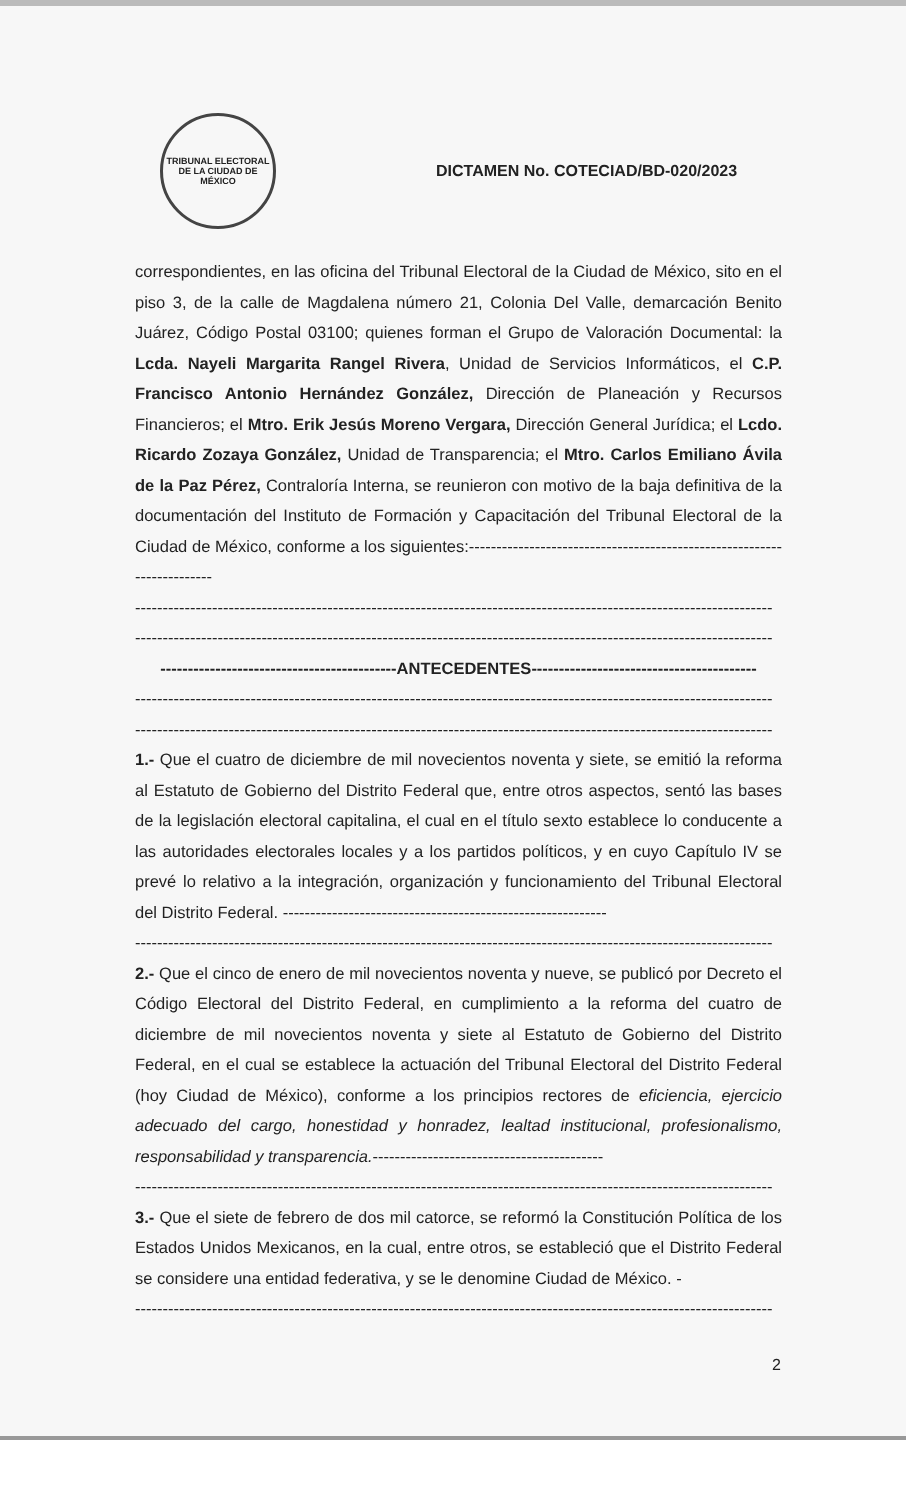TRIBUNAL ELECTORAL DE LA CIUDAD DE MÉXICO
DICTAMEN No. COTECIAD/BD-020/2023
correspondientes, en las oficina del Tribunal Electoral de la Ciudad de México, sito en el piso 3, de la calle de Magdalena número 21, Colonia Del Valle, demarcación Benito Juárez, Código Postal 03100; quienes forman el Grupo de Valoración Documental: la Lcda. Nayeli Margarita Rangel Rivera, Unidad de Servicios Informáticos, el C.P. Francisco Antonio Hernández González, Dirección de Planeación y Recursos Financieros; el Mtro. Erik Jesús Moreno Vergara, Dirección General Jurídica; el Lcdo. Ricardo Zozaya González, Unidad de Transparencia; el Mtro. Carlos Emiliano Ávila de la Paz Pérez, Contraloría Interna, se reunieron con motivo de la baja definitiva de la documentación del Instituto de Formación y Capacitación del Tribunal Electoral de la Ciudad de México, conforme a los siguientes:-----------------------------------------------------------------------
--------------------------------------------------------------------------------------------------------------------
--------------------------------------------------------------------------------------------------------------------
-------------------------------------------ANTECEDENTES-----------------------------------------
--------------------------------------------------------------------------------------------------------------------
--------------------------------------------------------------------------------------------------------------------
1.- Que el cuatro de diciembre de mil novecientos noventa y siete, se emitió la reforma al Estatuto de Gobierno del Distrito Federal que, entre otros aspectos, sentó las bases de la legislación electoral capitalina, el cual en el título sexto establece lo conducente a las autoridades electorales locales y a los partidos políticos, y en cuyo Capítulo IV se prevé lo relativo a la integración, organización y funcionamiento del Tribunal Electoral del Distrito Federal. -----------------------------------------------------------
--------------------------------------------------------------------------------------------------------------------
2.- Que el cinco de enero de mil novecientos noventa y nueve, se publicó por Decreto el Código Electoral del Distrito Federal, en cumplimiento a la reforma del cuatro de diciembre de mil novecientos noventa y siete al Estatuto de Gobierno del Distrito Federal, en el cual se establece la actuación del Tribunal Electoral del Distrito Federal (hoy Ciudad de México), conforme a los principios rectores de eficiencia, ejercicio adecuado del cargo, honestidad y honradez, lealtad institucional, profesionalismo, responsabilidad y transparencia.------------------------------------------
--------------------------------------------------------------------------------------------------------------------
3.- Que el siete de febrero de dos mil catorce, se reformó la Constitución Política de los Estados Unidos Mexicanos, en la cual, entre otros, se estableció que el Distrito Federal se considere una entidad federativa, y se le denomine Ciudad de México. -
--------------------------------------------------------------------------------------------------------------------
2